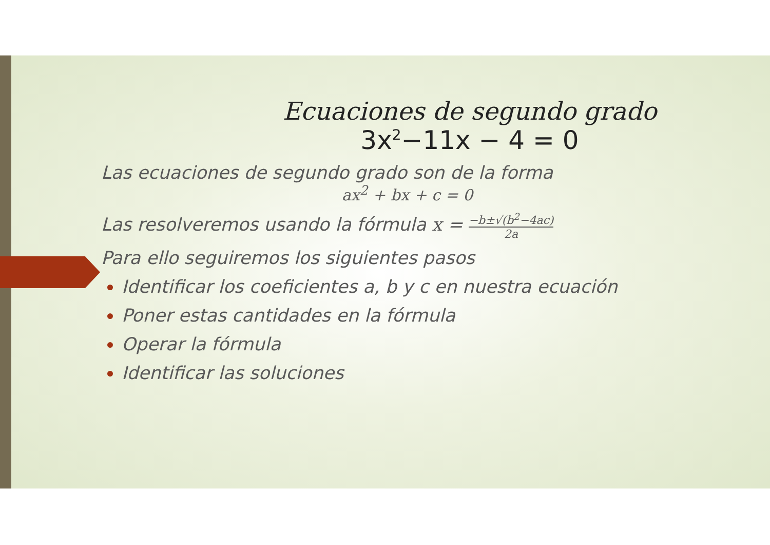Ecuaciones de segundo grado
3x<sup>2</sup>−11x − 4 = 0
Las ecuaciones de segundo grado son de la forma
ax<sup>2</sup> + bx + c = 0
Las resolveremos usando la fórmula x = −b±√(b<sup>2</sup>−4ac) 2a
Para ello seguiremos los siguientes pasos
Identificar los coeficientes a, b y c en nuestra ecuación
Poner estas cantidades en la fórmula
Operar la fórmula
Identificar las soluciones